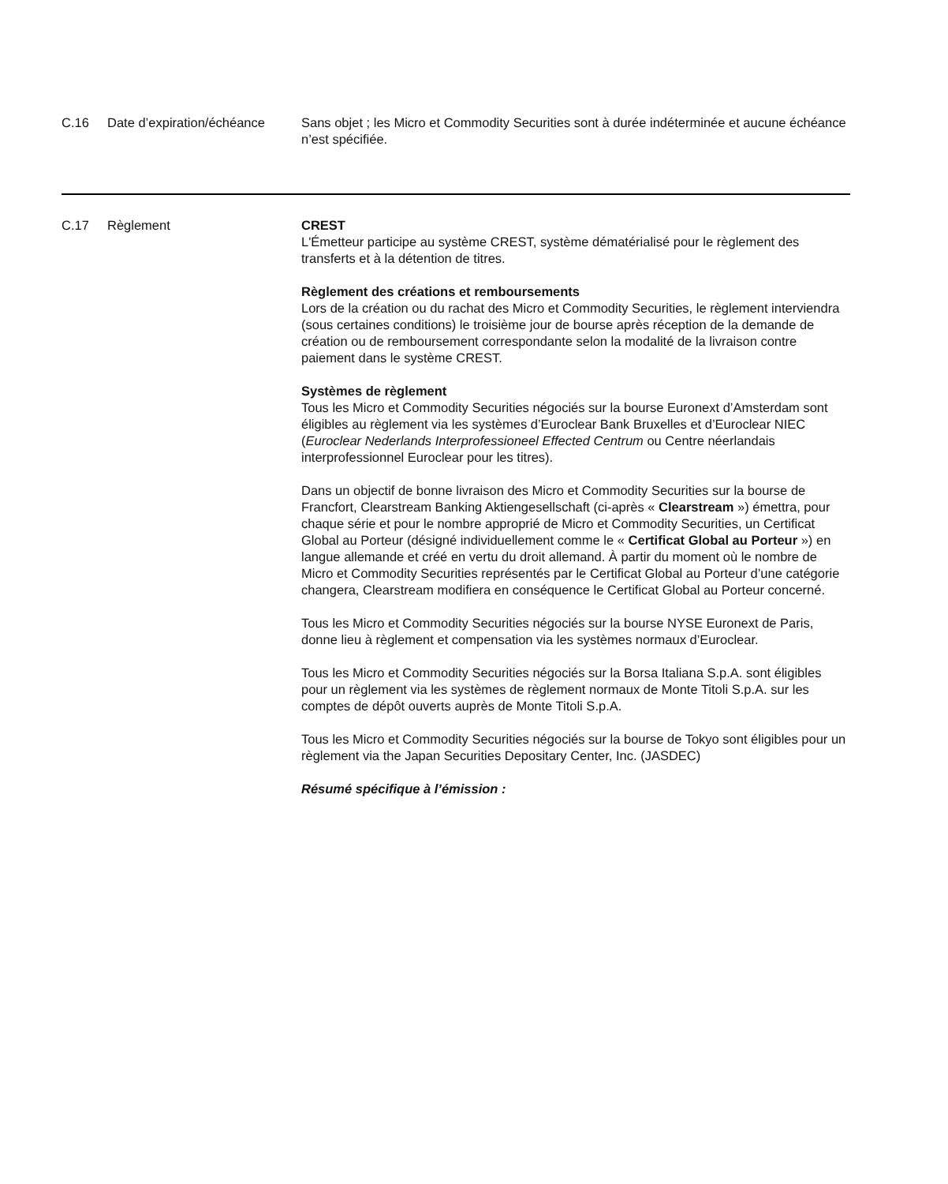| C.16 | Date d’expiration/échéance | Sans objet ; les Micro et Commodity Securities sont à durée indéterminée et aucune échéance n’est spécifiée. |
| C.17 | Règlement | CREST L'Émetteur participe au système CREST, système dématérialisé pour le règlement des transferts et à la détention de titres. Règlement des créations et remboursements Lors de la création ou du rachat des Micro et Commodity Securities, le règlement interviendra (sous certaines conditions) le troisième jour de bourse après réception de la demande de création ou de remboursement correspondante selon la modalité de la livraison contre paiement dans le système CREST. Systèmes de règlement Tous les Micro et Commodity Securities négociés sur la bourse Euronext d’Amsterdam sont éligibles au règlement via les systèmes d’Euroclear Bank Bruxelles et d’Euroclear NIEC ( Euroclear Nederlands Interprofessioneel Effected Centrum ou Centre néerlandais interprofessionnel Euroclear pour les titres). Dans un objectif de bonne livraison des Micro et Commodity Securities sur la bourse de Francfort, Clearstream Banking Aktiengesellschaft (ci-après « Clearstream ») émettra, pour chaque série et pour le nombre approprié de Micro et Commodity Securities, un Certificat Global au Porteur (désigné individuellement comme le « Certificat Global au Porteur ») en langue allemande et créé en vertu du droit allemand. À partir du moment où le nombre de Micro et Commodity Securities représentés par le Certificat Global au Porteur d’une catégorie changera, Clearstream modifiera en conséquence le Certificat Global au Porteur concerné. Tous les Micro et Commodity Securities négociés sur la bourse NYSE Euronext de Paris, donne lieu à règlement et compensation via les systèmes normaux d’Euroclear. Tous les Micro et Commodity Securities négociés sur la Borsa Italiana S.p.A. sont éligibles pour un règlement via les systèmes de règlement normaux de Monte Titoli S.p.A. sur les comptes de dépôt ouverts auprès de Monte Titoli S.p.A. Tous les Micro et Commodity Securities négociés sur la bourse de Tokyo sont éligibles pour un règlement via the Japan Securities Depositary Center, Inc. (JASDEC) Résumé spécifique à l’émission : |